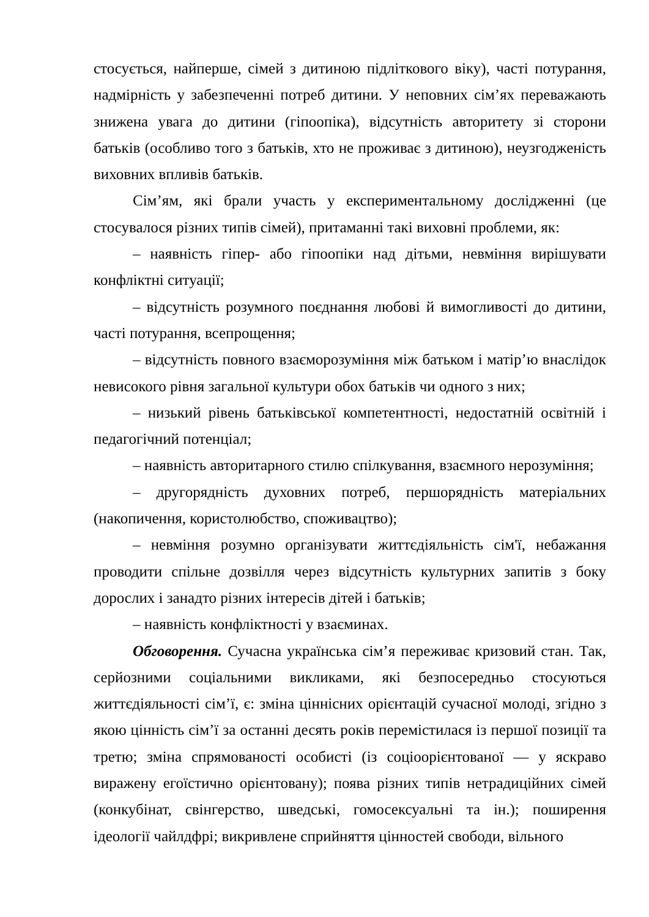стосується, найперше, сімей з дитиною підліткового віку), часті потурання, надмірність у забезпеченні потреб дитини. У неповних сім’ях переважають знижена увага до дитини (гіпоопіка), відсутність авторитету зі сторони батьків (особливо того з батьків, хто не проживає з дитиною), неузгодженість виховних впливів батьків.
Сім’ям, які брали участь у експериментальному дослідженні (це стосувалося різних типів сімей), притаманні такі виховні проблеми, як:
– наявність гіпер- або гіпоопіки над дітьми, невміння вирішувати конфліктні ситуації;
– відсутність розумного поєднання любові й вимогливості до дитини, часті потурання, всепрощення;
– відсутність повного взаєморозуміння між батьком і матір’ю внаслідок невисокого рівня загальної культури обох батьків чи одного з них;
– низький рівень батьківської компетентності, недостатній освітній і педагогічний потенціал;
– наявність авторитарного стилю спілкування, взаємного нерозуміння;
– другорядність духовних потреб, першорядність матеріальних (накопичення, користолюбство, споживацтво);
– невміння розумно організувати життєдіяльність сім'ї, небажання проводити спільне дозвілля через відсутність культурних запитів з боку дорослих і занадто різних інтересів дітей і батьків;
– наявність конфліктності у взаєминах.
Обговорення. Сучасна українська сім’я переживає кризовий стан. Так, серйозними соціальними викликами, які безпосередньо стосуються життєдіяльності сім’ї, є: зміна ціннісних орієнтацій сучасної молоді, згідно з якою цінність сім’ї за останні десять років перемістилася із першої позиції та третю; зміна спрямованості особисті (із соціоорієнтованої — у яскраво виражену егоїстично орієнтовану); поява різних типів нетрадиційних сімей (конкубінат, свінгерство, шведські, гомосексуальні та ін.); поширення ідеології чайлдфрі; викривлене сприйняття цінностей свободи, вільного